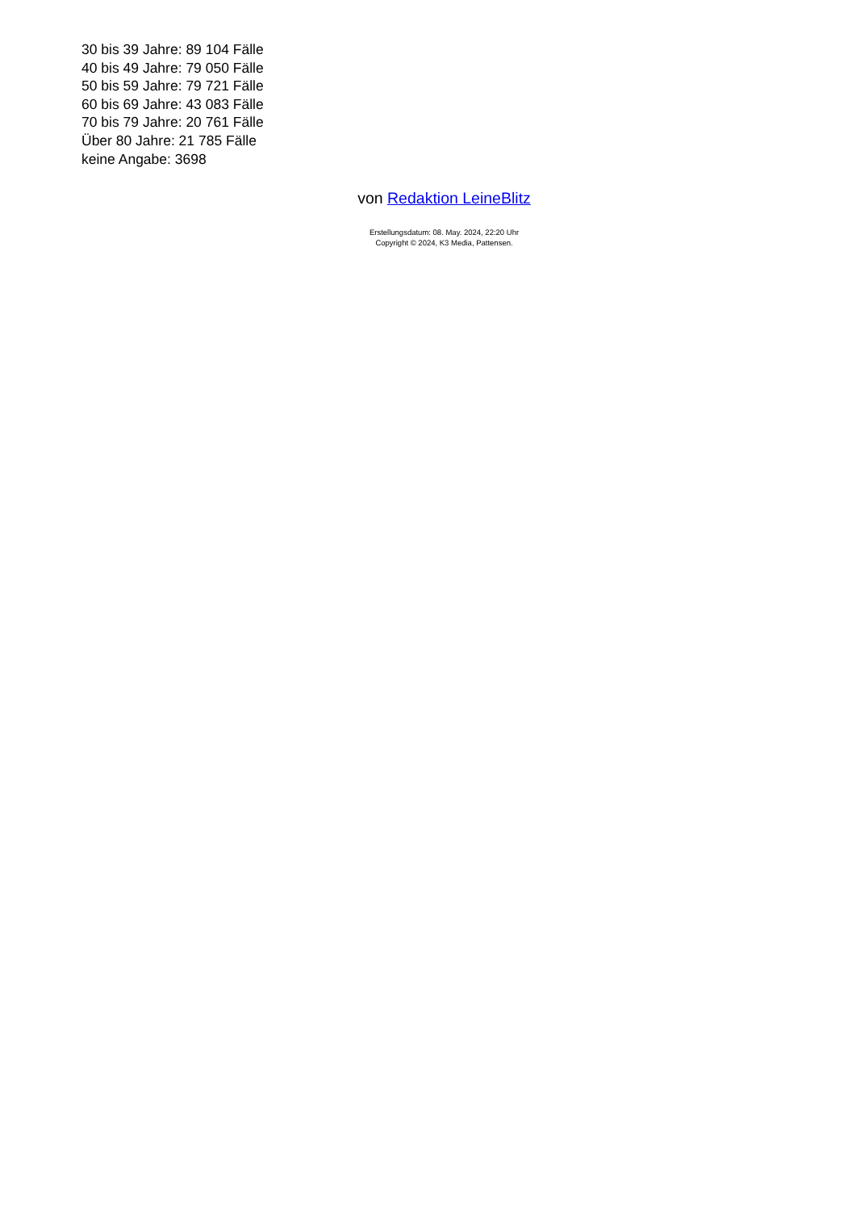30 bis 39 Jahre: 89 104 Fälle
40 bis 49 Jahre: 79 050 Fälle
50 bis 59 Jahre: 79 721 Fälle
60 bis 69 Jahre: 43 083 Fälle
70 bis 79 Jahre: 20 761 Fälle
Über 80 Jahre: 21 785 Fälle
keine Angabe: 3698
von Redaktion LeineBlitz
Erstellungsdatum: 08. May. 2024, 22:20 Uhr
Copyright © 2024, K3 Media, Pattensen.